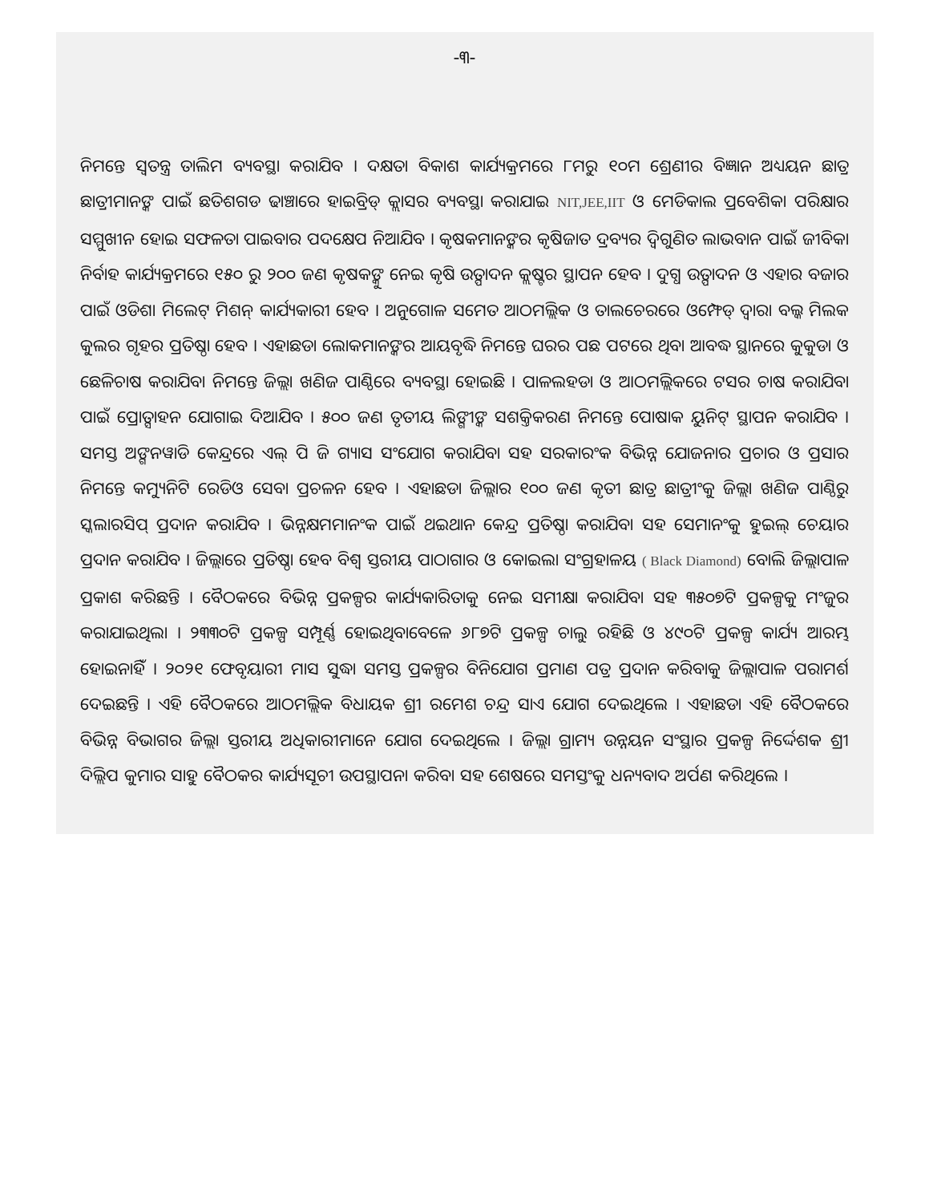-୩-
ନିମନ୍ତେ ସ୍ୱତନ୍ତ୍ର ତାଲିମ ବ୍ୟବସ୍ଥା କରାଯିବ । ଦକ୍ଷତା ବିକାଶ କାର୍ଯ୍ୟକ୍ରମରେ ୮ମରୁ ୧୦ମ ଶ୍ରେଣୀର ବିଜ୍ଞାନ ଅଧ୍ୟୟନ ଛାତ୍ର ଛାତ୍ରୀମାନଙ୍କ ପାଇଁ ଛତିଶଗଡ ଢାଞ୍ଚାରେ ହାଇବ୍ରିଡ୍ କ୍ଲାସର ବ୍ୟବସ୍ଥା କରାଯାଇ NIT,JEE,IIT ଓ ମେଡିକାଲ ପ୍ରବେଶିକା ପରିକ୍ଷାର ସମ୍ମୁଖୀନ ହୋଇ ସଫଳତା ପାଇବାର ପଦକ୍ଷେପ ନିଆଯିବ । କୃଷକମାନଙ୍କର କୃଷିଜାତ ଦ୍ରବ୍ୟର ଦ୍ୱିଗୁଣିତ ଲାଭବାନ ପାଇଁ ଜୀବିକା ନିର୍ବାହ କାର୍ଯ୍ୟକ୍ରମରେ ୧୫୦ ରୁ ୨୦୦ ଜଣ କୃଷକଙ୍କୁ ନେଇ କୃଷି ଉତ୍ପାଦନ କ୍ଲଷ୍ଟର ସ୍ଥାପନ ହେବ । ଦୁଗ୍ଧ ଉତ୍ପାଦନ ଓ ଏହାର ବଜାର ପାଇଁ ଓଡିଶା ମିଲେଟ୍ ମିଶନ୍ କାର୍ଯ୍ୟକାରୀ ହେବ । ଅନୁଗୋଳ ସମେତ ଆଠମଲ୍ଲିକ ଓ ତାଲଚେରରେ ଓମ୍ଫେଡ୍ ଦ୍ୱାରା ବଲ୍କ ମିଲକ କୁଲର ଗୃହର ପ୍ରତିଷ୍ଠା ହେବ । ଏହାଛଡା ଲୋକମାନଙ୍କର ଆୟବୃଦ୍ଧି ନିମନ୍ତେ ଘରର ପଛ ପଟରେ ଥିବା ଆବଦ୍ଧ ସ୍ଥାନରେ କୁକୁଡା ଓ ଛେଳିଚାଷ କରାଯିବା ନିମନ୍ତେ ଜିଲ୍ଲା ଖଣିଜ ପାଣ୍ଠିରେ ବ୍ୟବସ୍ଥା ହୋଇଛି । ପାଳଲହଡା ଓ ଆଠମଲ୍ଲିକରେ ଟସର ଚାଷ କରାଯିବା ପାଇଁ ପ୍ରୋତ୍ସାହନ ଯୋଗାଇ ଦିଆଯିବ । ୫୦୦ ଜଣ ତୃତୀୟ ଲିଙ୍ଗୀଙ୍କ ସଶକ୍ତିକରଣ ନିମନ୍ତେ ପୋଷାକ ୟୁନିଟ୍ ସ୍ଥାପନ କରାଯିବ । ସମସ୍ତ ଅଙ୍ଗନୱାଡି କେନ୍ଦ୍ରରେ ଏଲ୍ ପି ଜି ଗ୍ୟାସ ସଂଯୋଗ କରାଯିବା ସହ ସରକାରଂକ ବିଭିନ୍ନ ଯୋଜନାର ପ୍ରଚାର ଓ ପ୍ରସାର ନିମନ୍ତେ କମ୍ୟୁନିଟି ରେଡିଓ ସେବା ପ୍ରଚଳନ ହେବ । ଏହାଛଡା ଜିଲ୍ଲାର ୧୦୦ ଜଣ କୃତୀ ଛାତ୍ର ଛାତ୍ରୀଂକୁ ଜିଲ୍ଲା ଖଣିଜ ପାଣ୍ଠିରୁ ସ୍କଲାରସିପ୍ ପ୍ରଦାନ କରାଯିବ । ଭିନ୍ନକ୍ଷମମାନଂକ ପାଇଁ ଥଇଥାନ କେନ୍ଦ୍ର ପ୍ରତିଷ୍ଠା କରାଯିବା ସହ ସେମାନଂକୁ ହୁଇଲ୍ ଚେୟାର ପ୍ରଦାନ କରାଯିବ । ଜିଲ୍ଲାରେ ପ୍ରତିଷ୍ଠା ହେବ ବିଶ୍ୱ ସ୍ତରୀୟ ପାଠାଗାର ଓ କୋଇଲା ସଂଗ୍ରହାଳୟ ( Black Diamond) ବୋଲି ଜିଲ୍ଲାପାଳ ପ୍ରକାଶ କରିଛନ୍ତି । ବୈଠକରେ ବିଭିନ୍ନ ପ୍ରକଳ୍ପର କାର୍ଯ୍ୟକାରିତାକୁ ନେଇ ସମୀକ୍ଷା କରାଯିବା ସହ ୩୫୦୭ଟି ପ୍ରକଳ୍ପକୁ ମଂଜୁର କରାଯାଇଥିଲା । ୨୩୩୦ଟି ପ୍ରକଳ୍ପ ସମ୍ପୂର୍ଣ୍ଣ ହୋଇଥିବାବେଳେ ୬୮୭ଟି ପ୍ରକଳ୍ପ ଚାଲୁ ରହିଛି ଓ ୪୯୦ଟି ପ୍ରକଳ୍ପ କାର୍ଯ୍ୟ ଆରମ୍ଭ ହୋଇନାହିଁ । ୨୦୨୧ ଫେବୃୟାରୀ ମାସ ସୁଦ୍ଧା ସମସ୍ତ ପ୍ରକଳ୍ପର ବିନିଯୋଗ ପ୍ରମାଣ ପତ୍ର ପ୍ରଦାନ କରିବାକୁ ଜିଲ୍ଲାପାଳ ପରାମର୍ଶ ଦେଇଛନ୍ତି । ଏହି ବୈଠକରେ ଆଠମଲ୍ଲିକ ବିଧାୟକ ଶ୍ରୀ ରମେଶ ଚନ୍ଦ୍ର ସାଏ ଯୋଗ ଦେଇଥିଲେ । ଏହାଛଡା ଏହି ବୈଠକରେ ବିଭିନ୍ନ ବିଭାଗର ଜିଲ୍ଲା ସ୍ତରୀୟ ଅଧିକାରୀମାନେ ଯୋଗ ଦେଇଥିଲେ । ଜିଲ୍ଲା ଗ୍ରାମ୍ୟ ଉନ୍ନୟନ ସଂସ୍ଥାର ପ୍ରକଳ୍ପ ନିର୍ଦ୍ଦେଶକ ଶ୍ରୀ ଦିଲ୍ଲିପ କୁମାର ସାହୁ ବୈଠକର କାର୍ଯ୍ୟସୂଚୀ ଉପସ୍ଥାପନା କରିବା ସହ ଶେଷରେ ସମସ୍ତଂକୁ ଧନ୍ୟବାଦ ଅର୍ପଣ କରିଥିଲେ ।